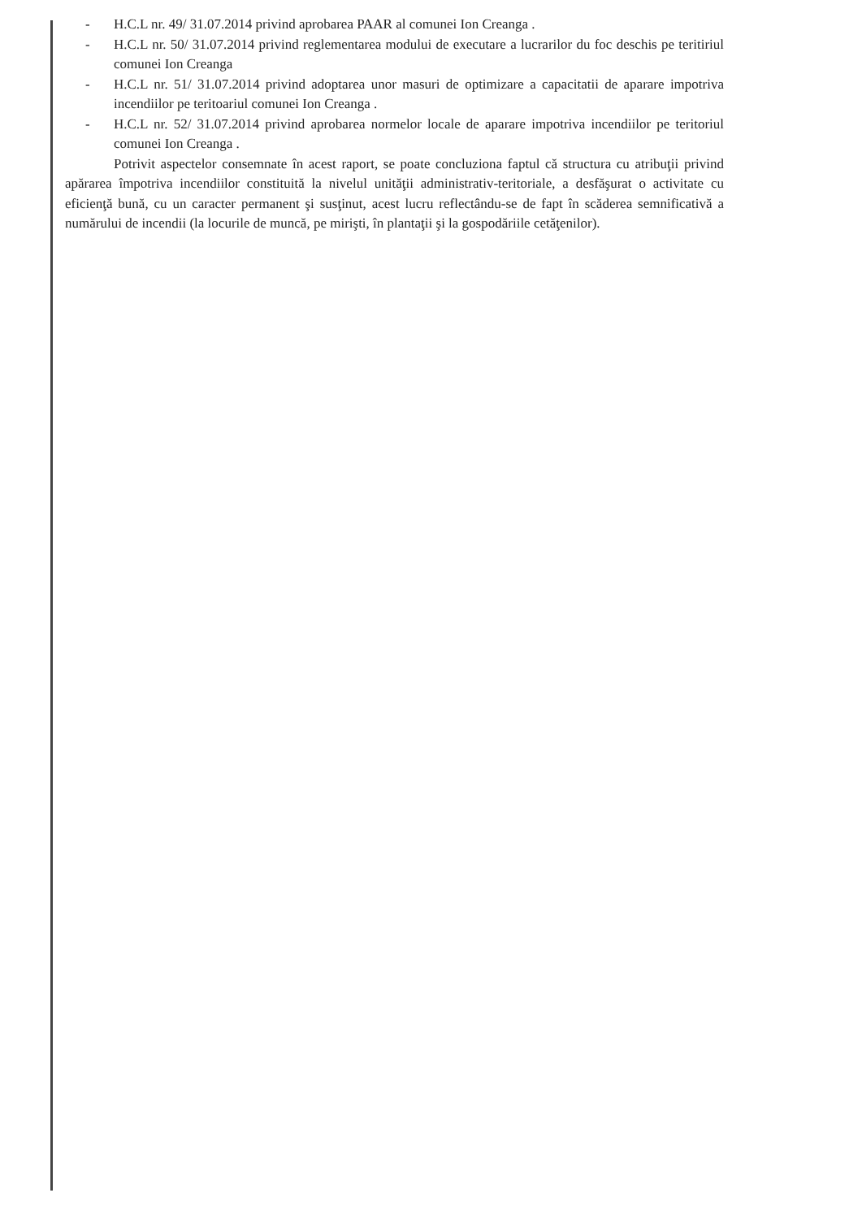- H.C.L nr. 49/ 31.07.2014 privind aprobarea PAAR al comunei Ion Creanga .
- H.C.L nr. 50/ 31.07.2014 privind reglementarea modului de executare a lucrarilor du foc deschis pe teritiriul comunei Ion Creanga
- H.C.L nr. 51/ 31.07.2014 privind adoptarea unor masuri de optimizare a capacitatii de aparare impotriva incendiilor pe teritoariul comunei Ion Creanga .
- H.C.L nr. 52/ 31.07.2014 privind aprobarea normelor locale de aparare impotriva incendiilor pe teritoriul comunei Ion Creanga .
Potrivit aspectelor consemnate în acest raport, se poate concluziona faptul că structura cu atribuţii privind apărarea împotriva incendiilor constituită la nivelul unităţii administrativ-teritoriale, a desfăşurat o activitate cu eficienţă bună, cu un caracter permanent şi susţinut, acest lucru reflectându-se de fapt în scăderea semnificativă a numărului de incendii (la locurile de muncă, pe mirişti, în plantaţii şi la gospodăriile cetăţenilor).